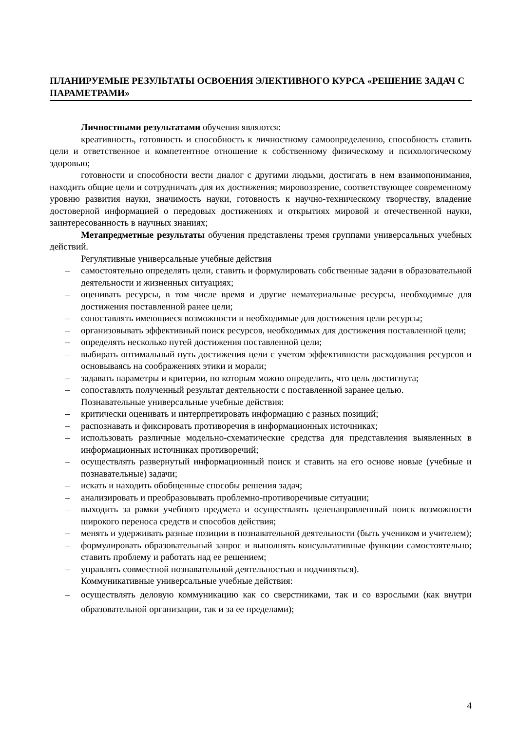ПЛАНИРУЕМЫЕ РЕЗУЛЬТАТЫ ОСВОЕНИЯ ЭЛЕКТИВНОГО КУРСА «РЕШЕНИЕ ЗАДАЧ С ПАРАМЕТРАМИ»
Личностными результатами обучения являются:
креативность, готовность и способность к личностному самоопределению, способность ставить цели и ответственное и компетентное отношение к собственному физическому и психологическому здоровью;
готовности и способности вести диалог с другими людьми, достигать в нем взаимопонимания, находить общие цели и сотрудничать для их достижения; мировоззрение, соответствующее современному уровню развития науки, значимость науки, готовность к научно-техническому творчеству, владение достоверной информацией о передовых достижениях и открытиях мировой и отечественной науки, заинтересованность в научных знаниях;
Метапредметные результаты обучения представлены тремя группами универсальных учебных действий.
Регулятивные универсальные учебные действия
– самостоятельно определять цели, ставить и формулировать собственные задачи в образовательной деятельности и жизненных ситуациях;
– оценивать ресурсы, в том числе время и другие нематериальные ресурсы, необходимые для достижения поставленной ранее цели;
– сопоставлять имеющиеся возможности и необходимые для достижения цели ресурсы;
– организовывать эффективный поиск ресурсов, необходимых для достижения поставленной цели;
– определять несколько путей достижения поставленной цели;
– выбирать оптимальный путь достижения цели с учетом эффективности расходования ресурсов и основываясь на соображениях этики и морали;
– задавать параметры и критерии, по которым можно определить, что цель достигнута;
– сопоставлять полученный результат деятельности с поставленной заранее целью.
Познавательные универсальные учебные действия:
– критически оценивать и интерпретировать информацию с разных позиций;
– распознавать и фиксировать противоречия в информационных источниках;
– использовать различные модельно-схематические средства для представления выявленных в информационных источниках противоречий;
– осуществлять развернутый информационный поиск и ставить на его основе новые (учебные и познавательные) задачи;
– искать и находить обобщенные способы решения задач;
– анализировать и преобразовывать проблемно-противоречивые ситуации;
– выходить за рамки учебного предмета и осуществлять целенаправленный поиск возможности широкого переноса средств и способов действия;
– менять и удерживать разные позиции в познавательной деятельности (быть учеником и учителем);
– формулировать образовательный запрос и выполнять консультативные функции самостоятельно; ставить проблему и работать над ее решением;
– управлять совместной познавательной деятельностью и подчиняться).
Коммуникативные универсальные учебные действия:
– осуществлять деловую коммуникацию как со сверстниками, так и со взрослыми (как внутри образовательной организации, так и за ее пределами);
4